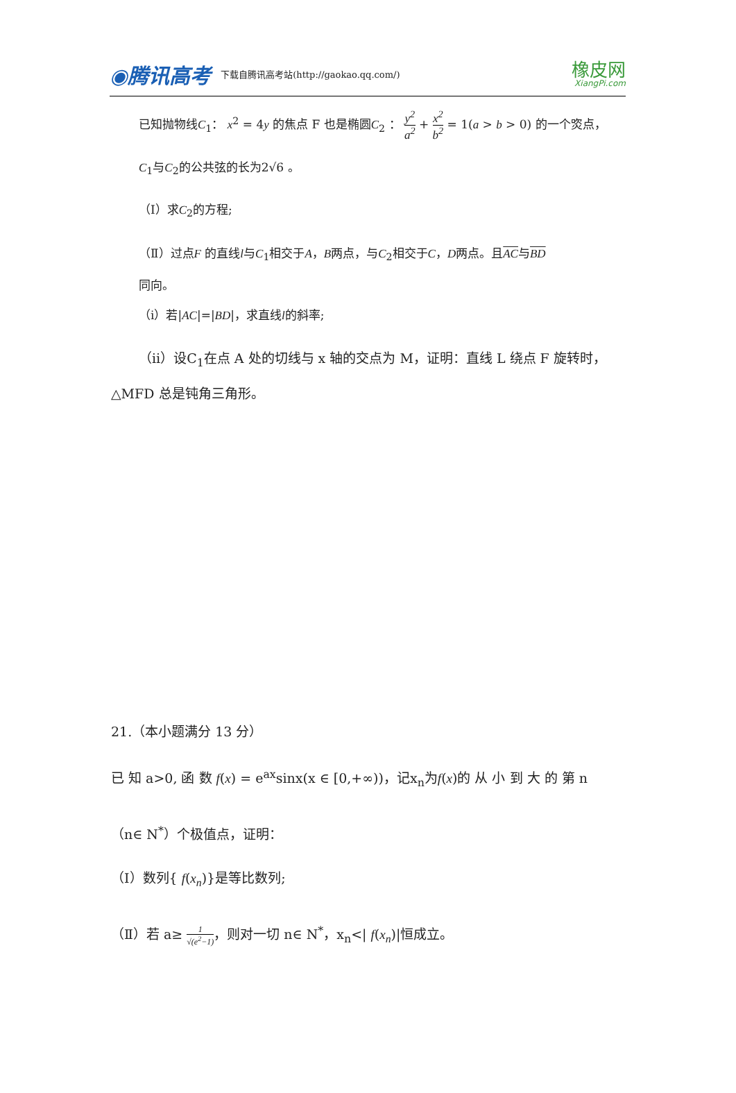◉腾讯高考 下载自腾讯高考站(http://gaokao.qq.com/) 橡皮网
XiangPi.com
已知抛物线C<sub>1</sub>： x<sup>2</sup> = 4y 的焦点 F 也是椭圆C<sub>2</sub> ： y<sup>2</sup> a<sup>2</sup> + x<sup>2</sup> b<sup>2</sup> = 1(a > b > 0) 的一个焁点，
C<sub>1</sub>与C<sub>2</sub>的公共弦的长为2√6 。
（Ⅰ）求C<sub>2</sub>的方程;
（Ⅱ）过点F 的直线l与C<sub>1</sub>相交于A，B两点，与C<sub>2</sub>相交于C，D两点。且AC与BD
同向。
（ⅰ）若|AC|=|BD|，求直线l的斜率;
（ⅱ）设C<sub>1</sub>在点 A 处的切线与 x 轴的交点为 M，证明：直线 L 绕点 F 旋转时，
△MFD 总是钝角三角形。
21.（本小题满分 13 分）
已 知 a>0, 函 数 f(x) = e<sup>ax</sup>sinx(x ∈ [0,+∞))，记x<sub>n</sub>为f(x)的 从 小 到 大 的 第 n
（n∈ N<sup>*</sup>）个极值点，证明：
（Ⅰ）数列{ f(x<sub>n</sub>)}是等比数列;
（Ⅱ）若 a≥ 1 √(e<sup>2</sup>−1)，则对一切 n∈ N<sup>*</sup>，x<sub>n</sub><| f(x<sub>n</sub>)|恒成立。